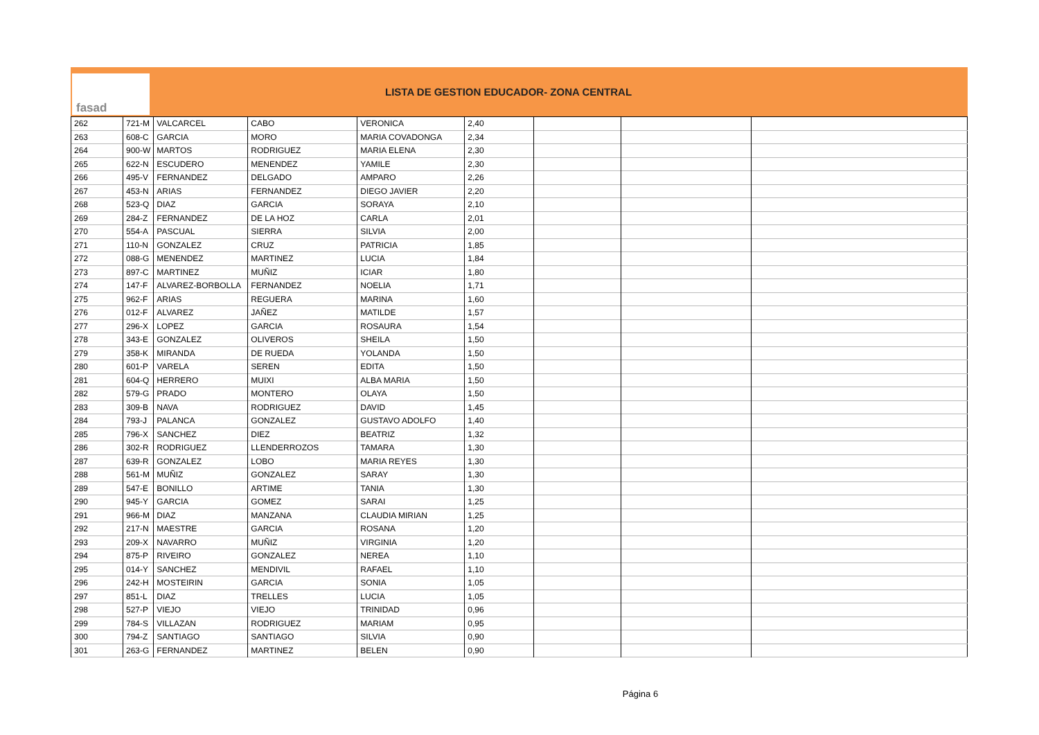fasad
LISTA DE GESTION EDUCADOR- ZONA CENTRAL
| 262 | 721-M | VALCARCEL | CABO | VERONICA | 2,40 | | | |
| 263 | 608-C | GARCIA | MORO | MARIA COVADONGA | 2,34 | | | |
| 264 | 900-W | MARTOS | RODRIGUEZ | MARIA ELENA | 2,30 | | | |
| 265 | 622-N | ESCUDERO | MENENDEZ | YAMILE | 2,30 | | | |
| 266 | 495-V | FERNANDEZ | DELGADO | AMPARO | 2,26 | | | |
| 267 | 453-N | ARIAS | FERNANDEZ | DIEGO JAVIER | 2,20 | | | |
| 268 | 523-Q | DIAZ | GARCIA | SORAYA | 2,10 | | | |
| 269 | 284-Z | FERNANDEZ | DE LA HOZ | CARLA | 2,01 | | | |
| 270 | 554-A | PASCUAL | SIERRA | SILVIA | 2,00 | | | |
| 271 | 110-N | GONZALEZ | CRUZ | PATRICIA | 1,85 | | | |
| 272 | 088-G | MENENDEZ | MARTINEZ | LUCIA | 1,84 | | | |
| 273 | 897-C | MARTINEZ | MUÑIZ | ICIAR | 1,80 | | | |
| 274 | 147-F | ALVAREZ-BORBOLLA | FERNANDEZ | NOELIA | 1,71 | | | |
| 275 | 962-F | ARIAS | REGUERA | MARINA | 1,60 | | | |
| 276 | 012-F | ALVAREZ | JAÑEZ | MATILDE | 1,57 | | | |
| 277 | 296-X | LOPEZ | GARCIA | ROSAURA | 1,54 | | | |
| 278 | 343-E | GONZALEZ | OLIVEROS | SHEILA | 1,50 | | | |
| 279 | 358-K | MIRANDA | DE RUEDA | YOLANDA | 1,50 | | | |
| 280 | 601-P | VARELA | SEREN | EDITA | 1,50 | | | |
| 281 | 604-Q | HERRERO | MUIXI | ALBA MARIA | 1,50 | | | |
| 282 | 579-G | PRADO | MONTERO | OLAYA | 1,50 | | | |
| 283 | 309-B | NAVA | RODRIGUEZ | DAVID | 1,45 | | | |
| 284 | 793-J | PALANCA | GONZALEZ | GUSTAVO ADOLFO | 1,40 | | | |
| 285 | 796-X | SANCHEZ | DIEZ | BEATRIZ | 1,32 | | | |
| 286 | 302-R | RODRIGUEZ | LLENDERROZOS | TAMARA | 1,30 | | | |
| 287 | 639-R | GONZALEZ | LOBO | MARIA REYES | 1,30 | | | |
| 288 | 561-M | MUÑIZ | GONZALEZ | SARAY | 1,30 | | | |
| 289 | 547-E | BONILLO | ARTIME | TANIA | 1,30 | | | |
| 290 | 945-Y | GARCIA | GOMEZ | SARAI | 1,25 | | | |
| 291 | 966-M | DIAZ | MANZANA | CLAUDIA MIRIAN | 1,25 | | | |
| 292 | 217-N | MAESTRE | GARCIA | ROSANA | 1,20 | | | |
| 293 | 209-X | NAVARRO | MUÑIZ | VIRGINIA | 1,20 | | | |
| 294 | 875-P | RIVEIRO | GONZALEZ | NEREA | 1,10 | | | |
| 295 | 014-Y | SANCHEZ | MENDIVIL | RAFAEL | 1,10 | | | |
| 296 | 242-H | MOSTEIRIN | GARCIA | SONIA | 1,05 | | | |
| 297 | 851-L | DIAZ | TRELLES | LUCIA | 1,05 | | | |
| 298 | 527-P | VIEJO | VIEJO | TRINIDAD | 0,96 | | | |
| 299 | 784-S | VILLAZAN | RODRIGUEZ | MARIAM | 0,95 | | | |
| 300 | 794-Z | SANTIAGO | SANTIAGO | SILVIA | 0,90 | | | |
| 301 | 263-G | FERNANDEZ | MARTINEZ | BELEN | 0,90 | | | |
Página 6